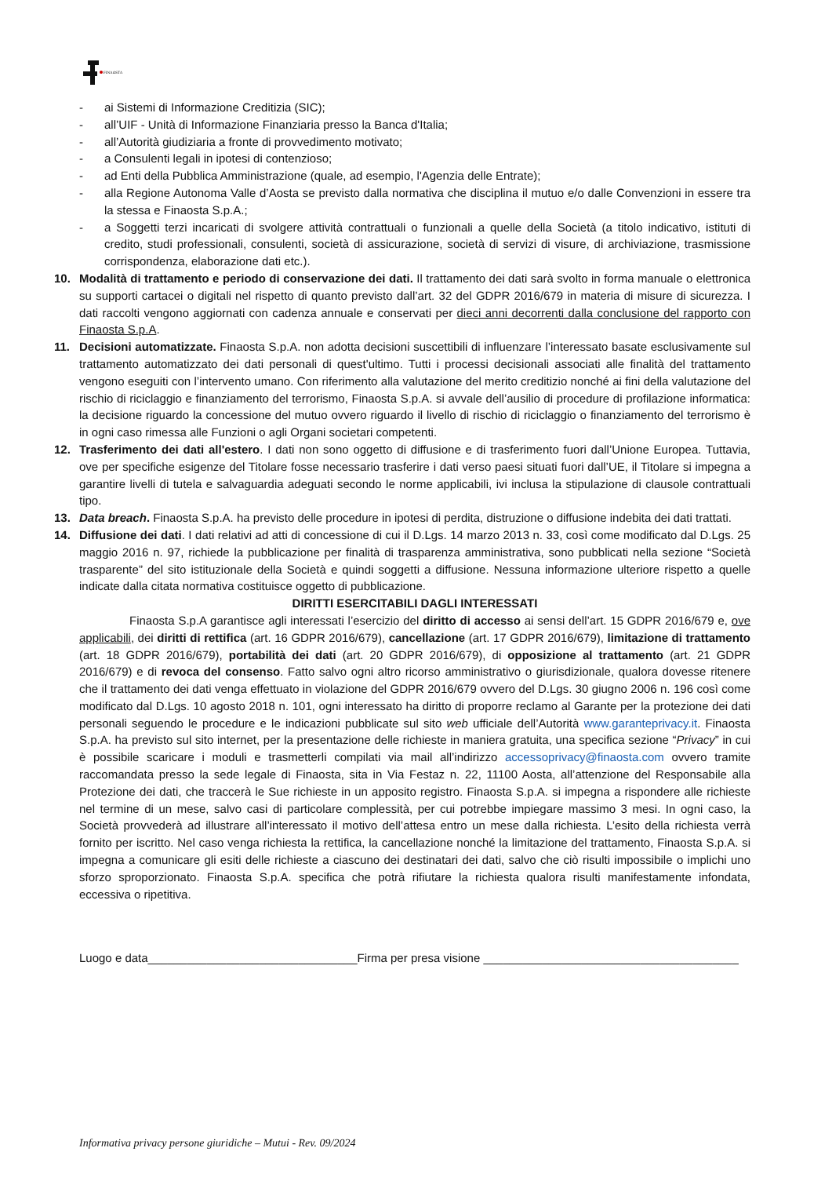FINAOSTA
- ai Sistemi di Informazione Creditizia (SIC);
- all’UIF - Unità di Informazione Finanziaria presso la Banca d'Italia;
- all’Autorità giudiziaria a fronte di provvedimento motivato;
- a Consulenti legali in ipotesi di contenzioso;
- ad Enti della Pubblica Amministrazione (quale, ad esempio, l'Agenzia delle Entrate);
- alla Regione Autonoma Valle d’Aosta se previsto dalla normativa che disciplina il mutuo e/o dalle Convenzioni in essere tra la stessa e Finaosta S.p.A.;
- a Soggetti terzi incaricati di svolgere attività contrattuali o funzionali a quelle della Società (a titolo indicativo, istituti di credito, studi professionali, consulenti, società di assicurazione, società di servizi di visure, di archiviazione, trasmissione corrispondenza, elaborazione dati etc.).
10. Modalità di trattamento e periodo di conservazione dei dati. Il trattamento dei dati sarà svolto in forma manuale o elettronica su supporti cartacei o digitali nel rispetto di quanto previsto dall’art. 32 del GDPR 2016/679 in materia di misure di sicurezza. I dati raccolti vengono aggiornati con cadenza annuale e conservati per dieci anni decorrenti dalla conclusione del rapporto con Finaosta S.p.A.
11. Decisioni automatizzate. Finaosta S.p.A. non adotta decisioni suscettibili di influenzare l’interessato basate esclusivamente sul trattamento automatizzato dei dati personali di quest'ultimo. Tutti i processi decisionali associati alle finalità del trattamento vengono eseguiti con l’intervento umano. Con riferimento alla valutazione del merito creditizio nonché ai fini della valutazione del rischio di riciclaggio e finanziamento del terrorismo, Finaosta S.p.A. si avvale dell’ausilio di procedure di profilazione informatica: la decisione riguardo la concessione del mutuo ovvero riguardo il livello di rischio di riciclaggio o finanziamento del terrorismo è in ogni caso rimessa alle Funzioni o agli Organi societari competenti.
12. Trasferimento dei dati all'estero. I dati non sono oggetto di diffusione e di trasferimento fuori dall’Unione Europea. Tuttavia, ove per specifiche esigenze del Titolare fosse necessario trasferire i dati verso paesi situati fuori dall’UE, il Titolare si impegna a garantire livelli di tutela e salvaguardia adeguati secondo le norme applicabili, ivi inclusa la stipulazione di clausole contrattuali tipo.
13. Data breach. Finaosta S.p.A. ha previsto delle procedure in ipotesi di perdita, distruzione o diffusione indebita dei dati trattati.
14. Diffusione dei dati. I dati relativi ad atti di concessione di cui il D.Lgs. 14 marzo 2013 n. 33, così come modificato dal D.Lgs. 25 maggio 2016 n. 97, richiede la pubblicazione per finalità di trasparenza amministrativa, sono pubblicati nella sezione “Società trasparente” del sito istituzionale della Società e quindi soggetti a diffusione. Nessuna informazione ulteriore rispetto a quelle indicate dalla citata normativa costituisce oggetto di pubblicazione.
DIRITTI ESERCITABILI DAGLI INTERESSATI
Finaosta S.p.A garantisce agli interessati l’esercizio del diritto di accesso ai sensi dell’art. 15 GDPR 2016/679 e, ove applicabili, dei diritti di rettifica (art. 16 GDPR 2016/679), cancellazione (art. 17 GDPR 2016/679), limitazione di trattamento (art. 18 GDPR 2016/679), portabilità dei dati (art. 20 GDPR 2016/679), di opposizione al trattamento (art. 21 GDPR 2016/679) e di revoca del consenso. Fatto salvo ogni altro ricorso amministrativo o giurisdizionale, qualora dovesse ritenere che il trattamento dei dati venga effettuato in violazione del GDPR 2016/679 ovvero del D.Lgs. 30 giugno 2006 n. 196 così come modificato dal D.Lgs. 10 agosto 2018 n. 101, ogni interessato ha diritto di proporre reclamo al Garante per la protezione dei dati personali seguendo le procedure e le indicazioni pubblicate sul sito web ufficiale dell’Autorità www.garanteprivacy.it. Finaosta S.p.A. ha previsto sul sito internet, per la presentazione delle richieste in maniera gratuita, una specifica sezione “Privacy” in cui è possibile scaricare i moduli e trasmetterli compilati via mail all’indirizzo accessoprivacy@finaosta.com ovvero tramite raccomandata presso la sede legale di Finaosta, sita in Via Festaz n. 22, 11100 Aosta, all’attenzione del Responsabile alla Protezione dei dati, che traccerà le Sue richieste in un apposito registro. Finaosta S.p.A. si impegna a rispondere alle richieste nel termine di un mese, salvo casi di particolare complessità, per cui potrebbe impiegare massimo 3 mesi. In ogni caso, la Società provvederà ad illustrare all’interessato il motivo dell’attesa entro un mese dalla richiesta. L’esito della richiesta verrà fornito per iscritto. Nel caso venga richiesta la rettifica, la cancellazione nonché la limitazione del trattamento, Finaosta S.p.A. si impegna a comunicare gli esiti delle richieste a ciascuno dei destinatari dei dati, salvo che ciò risulti impossibile o implichi uno sforzo sproporzionato. Finaosta S.p.A. specifica che potrà rifiutare la richiesta qualora risulti manifestamente infondata, eccessiva o ripetitiva.
Luogo e data________________________________Firma per presa visione _______________________________________
Informativa privacy persone giuridiche – Mutui - Rev. 09/2024